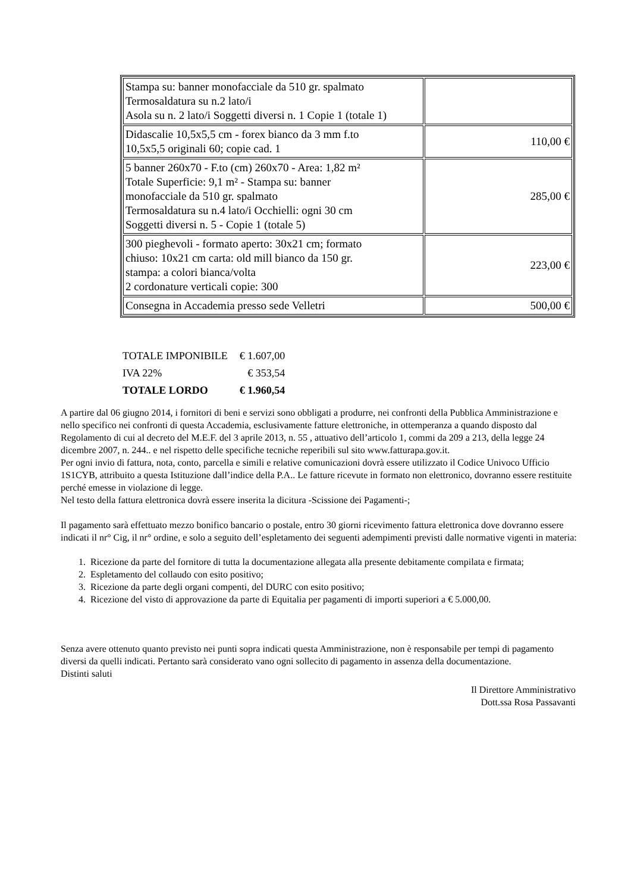| Stampa su: banner monofacciale da 510 gr. spalmato Termosaldatura su n.2 lato/i Asola su n. 2 lato/i Soggetti diversi n. 1 Copie 1 (totale 1) | |
| Didascalie 10,5x5,5 cm - forex bianco da 3 mm f.to 10,5x5,5 originali 60; copie cad. 1 | 110,00 € |
| 5 banner 260x70 - F.to (cm) 260x70 - Area: 1,82 m² Totale Superficie: 9,1 m² - Stampa su: banner monofacciale da 510 gr. spalmato Termosaldatura su n.4 lato/i Occhielli: ogni 30 cm Soggetti diversi n. 5 - Copie 1 (totale 5) | 285,00 € |
| 300 pieghevoli - formato aperto: 30x21 cm; formato chiuso: 10x21 cm carta: old mill bianco da 150 gr. stampa: a colori bianca/volta 2 cordonature verticali copie: 300 | 223,00 € |
| Consegna in Accademia presso sede Velletri | 500,00 € |
| TOTALE IMPONIBILE | € 1.607,00 |
| IVA 22% | € 353,54 |
| TOTALE LORDO | € 1.960,54 |
A partire dal 06 giugno 2014, i fornitori di beni e servizi sono obbligati a produrre, nei confronti della Pubblica Amministrazione e nello specifico nei confronti di questa Accademia, esclusivamente fatture elettroniche, in ottemperanza a quando disposto dal Regolamento di cui al decreto del M.E.F. del 3 aprile 2013, n. 55 , attuativo dell’articolo 1, commi da 209 a 213, della legge 24 dicembre 2007, n. 244.. e nel rispetto delle specifiche tecniche reperibili sul sito www.fatturapa.gov.it.
Per ogni invio di fattura, nota, conto, parcella e simili e relative comunicazioni dovrà essere utilizzato il Codice Univoco Ufficio 1S1CYB, attribuito a questa Istituzione dall’indice della P.A.. Le fatture ricevute in formato non elettronico, dovranno essere restituite perché emesse in violazione di legge.
Nel testo della fattura elettronica dovrà essere inserita la dicitura -Scissione dei Pagamenti-;
Il pagamento sarà effettuato mezzo bonifico bancario o postale, entro 30 giorni ricevimento fattura elettronica dove dovranno essere indicati il nr° Cig, il nr° ordine, e solo a seguito dell’espletamento dei seguenti adempimenti previsti dalle normative vigenti in materia:
1. Ricezione da parte del fornitore di tutta la documentazione allegata alla presente debitamente compilata e firmata;
2. Espletamento del collaudo con esito positivo;
3. Ricezione da parte degli organi compenti, del DURC con esito positivo;
4. Ricezione del visto di approvazione da parte di Equitalia per pagamenti di importi superiori a € 5.000,00.
Senza avere ottenuto quanto previsto nei punti sopra indicati questa Amministrazione, non è responsabile per tempi di pagamento diversi da quelli indicati. Pertanto sarà considerato vano ogni sollecito di pagamento in assenza della documentazione.
Distinti saluti
Il Direttore Amministrativo
Dott.ssa Rosa Passavanti